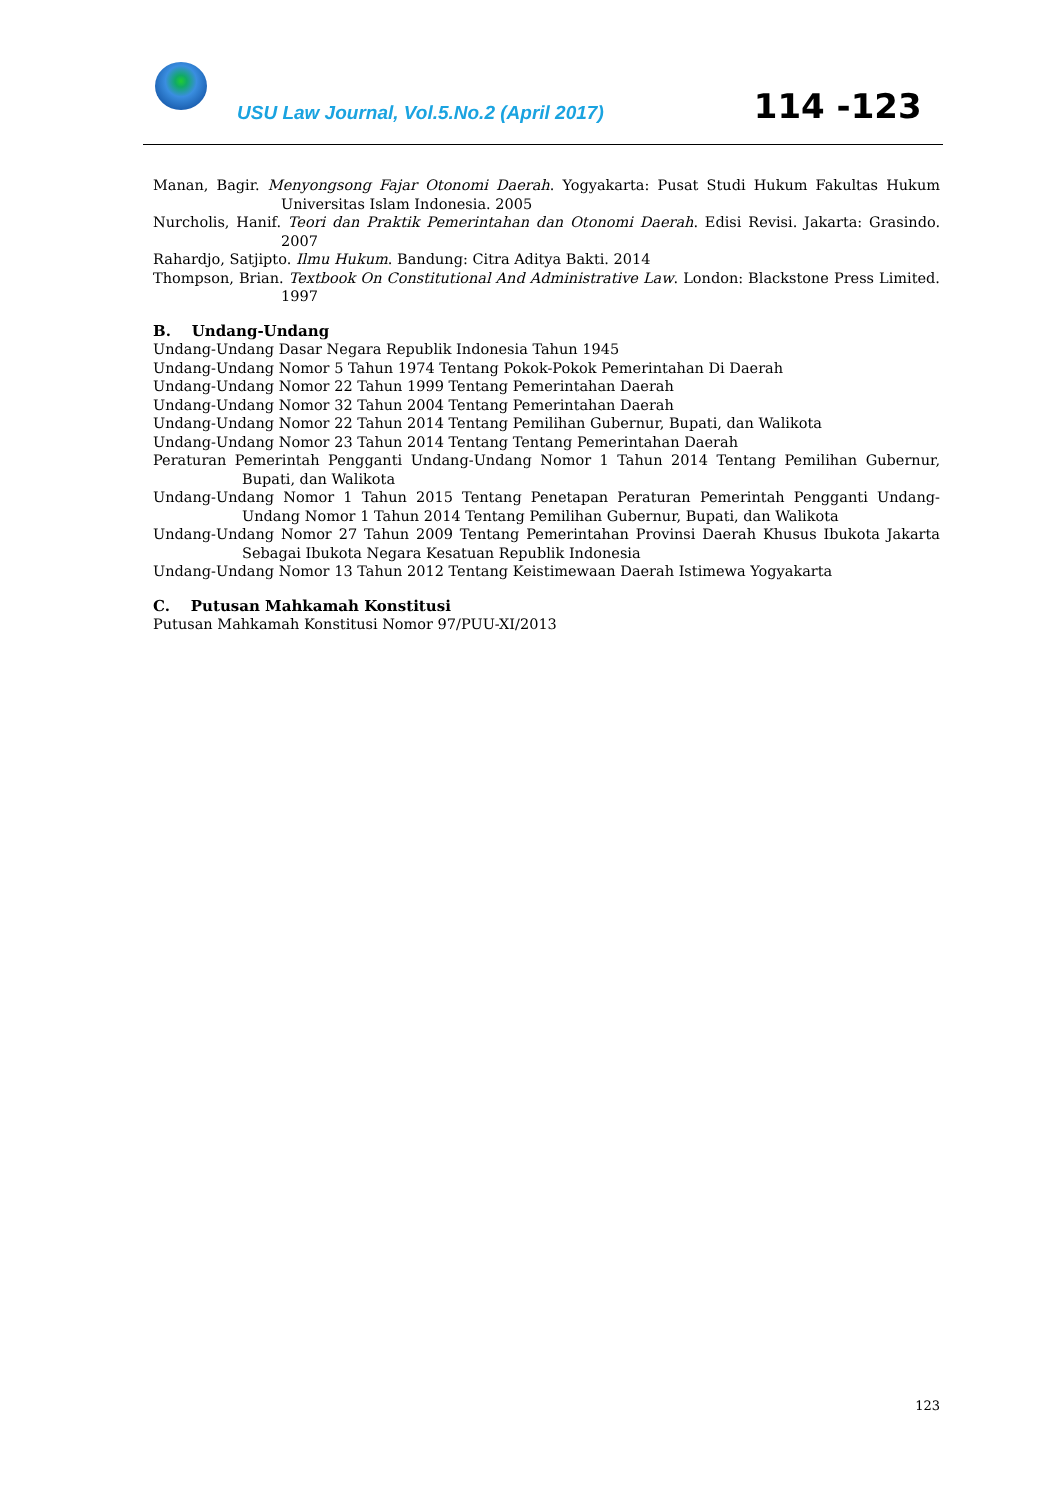USU Law Journal, Vol.5.No.2 (April 2017)
114 -123
Manan, Bagir. Menyongsong Fajar Otonomi Daerah. Yogyakarta: Pusat Studi Hukum Fakultas Hukum Universitas Islam Indonesia. 2005
Nurcholis, Hanif. Teori dan Praktik Pemerintahan dan Otonomi Daerah. Edisi Revisi. Jakarta: Grasindo. 2007
Rahardjo, Satjipto. Ilmu Hukum. Bandung: Citra Aditya Bakti. 2014
Thompson, Brian. Textbook On Constitutional And Administrative Law. London: Blackstone Press Limited. 1997
B. Undang-Undang
Undang-Undang Dasar Negara Republik Indonesia Tahun 1945
Undang-Undang Nomor 5 Tahun 1974 Tentang Pokok-Pokok Pemerintahan Di Daerah
Undang-Undang Nomor 22 Tahun 1999 Tentang Pemerintahan Daerah
Undang-Undang Nomor 32 Tahun 2004 Tentang Pemerintahan Daerah
Undang-Undang Nomor 22 Tahun 2014 Tentang Pemilihan Gubernur, Bupati, dan Walikota
Undang-Undang Nomor 23 Tahun 2014 Tentang Tentang Pemerintahan Daerah
Peraturan Pemerintah Pengganti Undang-Undang Nomor 1 Tahun 2014 Tentang Pemilihan Gubernur, Bupati, dan Walikota
Undang-Undang Nomor 1 Tahun 2015 Tentang Penetapan Peraturan Pemerintah Pengganti Undang-Undang Nomor 1 Tahun 2014 Tentang Pemilihan Gubernur, Bupati, dan Walikota
Undang-Undang Nomor 27 Tahun 2009 Tentang Pemerintahan Provinsi Daerah Khusus Ibukota Jakarta Sebagai Ibukota Negara Kesatuan Republik Indonesia
Undang-Undang Nomor 13 Tahun 2012 Tentang Keistimewaan Daerah Istimewa Yogyakarta
C. Putusan Mahkamah Konstitusi
Putusan Mahkamah Konstitusi Nomor 97/PUU-XI/2013
123